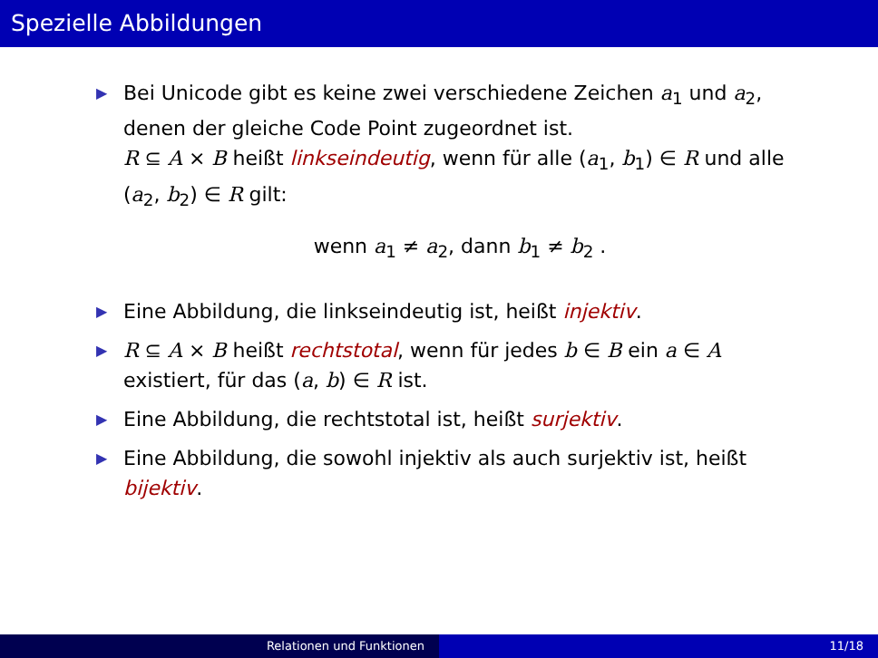Spezielle Abbildungen
▶
Bei Unicode gibt es keine zwei verschiedene Zeichen a<sub>1</sub> und a<sub>2</sub>, denen der gleiche Code Point zugeordnet ist.
R ⊆ A × B heißt linkseindeutig, wenn für alle (a<sub>1</sub>, b<sub>1</sub>) ∈ R und alle (a<sub>2</sub>, b<sub>2</sub>) ∈ R gilt:
wenn a<sub>1</sub> ≠ a<sub>2</sub>, dann b<sub>1</sub> ≠ b<sub>2</sub> .
▶
Eine Abbildung, die linkseindeutig ist, heißt injektiv.
▶
R ⊆ A × B heißt rechtstotal, wenn für jedes b ∈ B ein a ∈ A existiert, für das (a, b) ∈ R ist.
▶
Eine Abbildung, die rechtstotal ist, heißt surjektiv.
▶
Eine Abbildung, die sowohl injektiv als auch surjektiv ist, heißt bijektiv.
Relationen und Funktionen 11/18